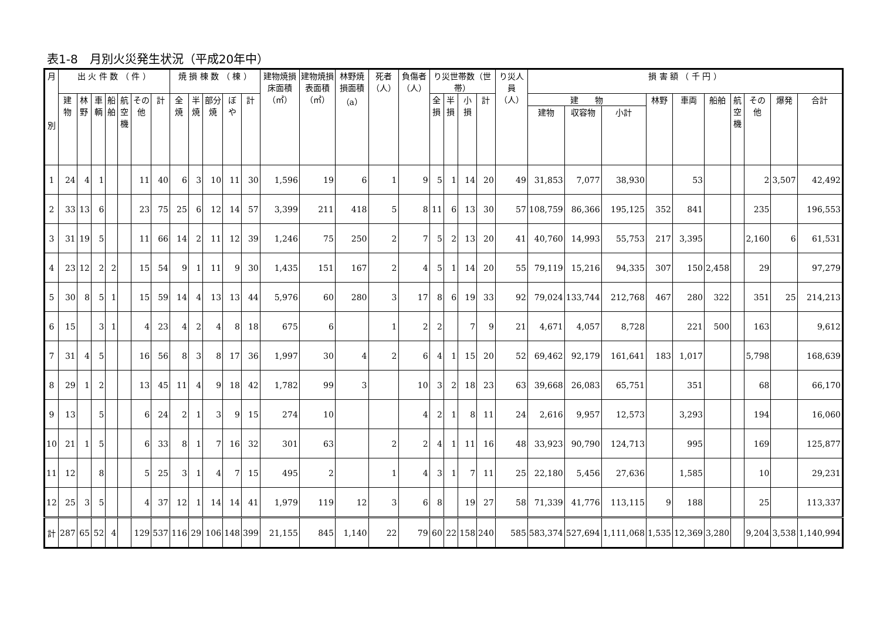表1-8　月別火災発生状況（平成20年中）
| 月 別 | 出 火 件 数 （ 件 ） | | | | | | | 焼 損 棟 数 （ 棟 ） | | | | | 建物焼損床面積（㎡） | 建物焼損表面積（㎡） | 林野焼損面積（a） | 死者（人） | 負傷者（人） | り災世帯数（世帯） | | | | り災人員（人） | 損 害 額 （ 千 円 ） | | | | | | | | | |
| --- | --- | --- | --- | --- | --- | --- | --- | --- | --- | --- | --- | --- | --- | --- | --- | --- | --- | --- | --- | --- | --- | --- | --- | --- | --- | --- | --- | --- | --- | --- | --- | --- |
| | 建物 | 林野 | 車輌 | 船舶 | 航空機 | その他 | 計 | 全焼 | 半焼 | 部分焼 | ぼや | 計 | | | | | | 全損 | 半損 | 小損 | 計 | | 建 物 | | | 林野 | 車両 | 船舶 | 航空機 | その他 | 爆発 | 合計 |
| | | | | | | | | | | | | | | | | | | | | | | | 建物 | 収容物 | 小計 | | | | | | | |
| 1 | 24 | 4 | 1 | | | 11 | 40 | 6 | 3 | 10 | 11 | 30 | 1,596 | 19 | 6 | 1 | 9 | 5 | 1 | 14 | 20 | 49 | 31,853 | 7,077 | 38,930 | | 53 | | | 2 | 3,507 | 42,492 |
| 2 | 33 | 13 | 6 | | | 23 | 75 | 25 | 6 | 12 | 14 | 57 | 3,399 | 211 | 418 | 5 | 8 | 11 | 6 | 13 | 30 | 57 | 108,759 | 86,366 | 195,125 | 352 | 841 | | | 235 | | 196,553 |
| 3 | 31 | 19 | 5 | | | 11 | 66 | 14 | 2 | 11 | 12 | 39 | 1,246 | 75 | 250 | 2 | 7 | 5 | 2 | 13 | 20 | 41 | 40,760 | 14,993 | 55,753 | 217 | 3,395 | | | 2,160 | 6 | 61,531 |
| 4 | 23 | 12 | 2 | 2 | | 15 | 54 | 9 | 1 | 11 | 9 | 30 | 1,435 | 151 | 167 | 2 | 4 | 5 | 1 | 14 | 20 | 55 | 79,119 | 15,216 | 94,335 | 307 | 150 | 2,458 | | 29 | | 97,279 |
| 5 | 30 | 8 | 5 | 1 | | 15 | 59 | 14 | 4 | 13 | 13 | 44 | 5,976 | 60 | 280 | 3 | 17 | 8 | 6 | 19 | 33 | 92 | 79,024 | 133,744 | 212,768 | 467 | 280 | 322 | | 351 | 25 | 214,213 |
| 6 | 15 | | 3 | 1 | | 4 | 23 | 4 | 2 | 4 | 8 | 18 | 675 | 6 | | 1 | 2 | 2 | | 7 | 9 | 21 | 4,671 | 4,057 | 8,728 | | 221 | 500 | | 163 | | 9,612 |
| 7 | 31 | 4 | 5 | | | 16 | 56 | 8 | 3 | 8 | 17 | 36 | 1,997 | 30 | 4 | 2 | 6 | 4 | 1 | 15 | 20 | 52 | 69,462 | 92,179 | 161,641 | 183 | 1,017 | | | 5,798 | | 168,639 |
| 8 | 29 | 1 | 2 | | | 13 | 45 | 11 | 4 | 9 | 18 | 42 | 1,782 | 99 | 3 | | 10 | 3 | 2 | 18 | 23 | 63 | 39,668 | 26,083 | 65,751 | | 351 | | | 68 | | 66,170 |
| 9 | 13 | | 5 | | | 6 | 24 | 2 | 1 | 3 | 9 | 15 | 274 | 10 | | | 4 | 2 | 1 | 8 | 11 | 24 | 2,616 | 9,957 | 12,573 | | 3,293 | | | 194 | | 16,060 |
| 10 | 21 | 1 | 5 | | | 6 | 33 | 8 | 1 | 7 | 16 | 32 | 301 | 63 | | 2 | 2 | 4 | 1 | 11 | 16 | 48 | 33,923 | 90,790 | 124,713 | | 995 | | | 169 | | 125,877 |
| 11 | 12 | | 8 | | | 5 | 25 | 3 | 1 | 4 | 7 | 15 | 495 | 2 | | 1 | 4 | 3 | 1 | 7 | 11 | 25 | 22,180 | 5,456 | 27,636 | | 1,585 | | | 10 | | 29,231 |
| 12 | 25 | 3 | 5 | | | 4 | 37 | 12 | 1 | 14 | 14 | 41 | 1,979 | 119 | 12 | 3 | 6 | 8 | | 19 | 27 | 58 | 71,339 | 41,776 | 113,115 | 9 | 188 | | | 25 | | 113,337 |
| 計 | 287 | 65 | 52 | 4 | | 129 | 537 | 116 | 29 | 106 | 148 | 399 | 21,155 | 845 | 1,140 | 22 | 79 | 60 | 22 | 158 | 240 | 585 | 583,374 | 527,694 | 1,111,068 | 1,535 | 12,369 | 3,280 | | 9,204 | 3,538 | 1,140,994 |